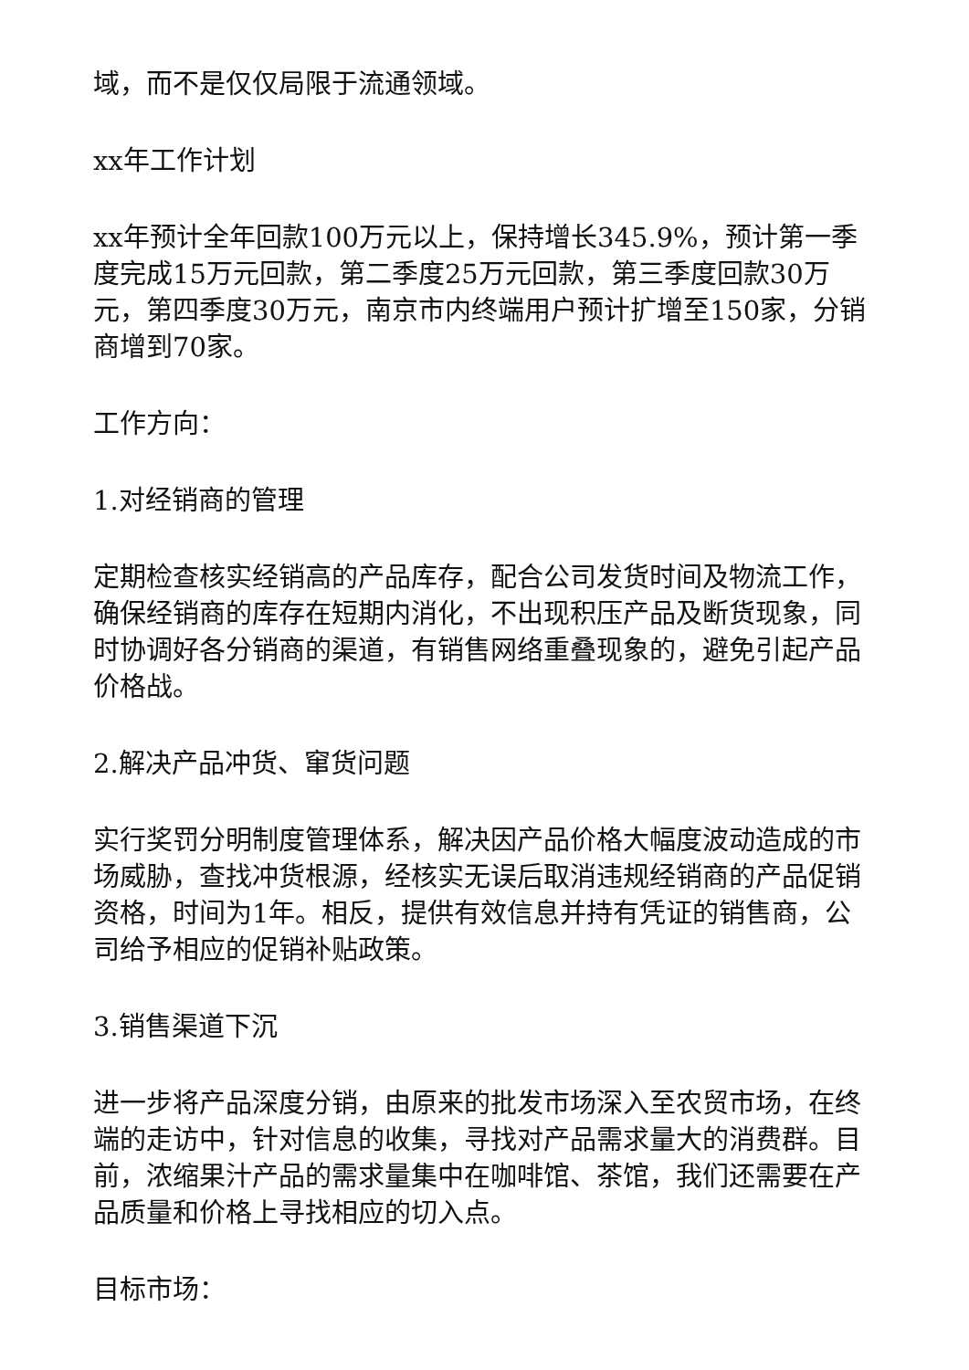域，而不是仅仅局限于流通领域。
xx年工作计划
xx年预计全年回款100万元以上，保持增长345.9%，预计第一季度完成15万元回款，第二季度25万元回款，第三季度回款30万元，第四季度30万元，南京市内终端用户预计扩增至150家，分销商增到70家。
工作方向：
1.对经销商的管理
定期检查核实经销高的产品库存，配合公司发货时间及物流工作，确保经销商的库存在短期内消化，不出现积压产品及断货现象，同时协调好各分销商的渠道，有销售网络重叠现象的，避免引起产品价格战。
2.解决产品冲货、窜货问题
实行奖罚分明制度管理体系，解决因产品价格大幅度波动造成的市场威胁，查找冲货根源，经核实无误后取消违规经销商的产品促销资格，时间为1年。相反，提供有效信息并持有凭证的销售商，公司给予相应的促销补贴政策。
3.销售渠道下沉
进一步将产品深度分销，由原来的批发市场深入至农贸市场，在终端的走访中，针对信息的收集，寻找对产品需求量大的消费群。目前，浓缩果汁产品的需求量集中在咖啡馆、茶馆，我们还需要在产品质量和价格上寻找相应的切入点。
目标市场：